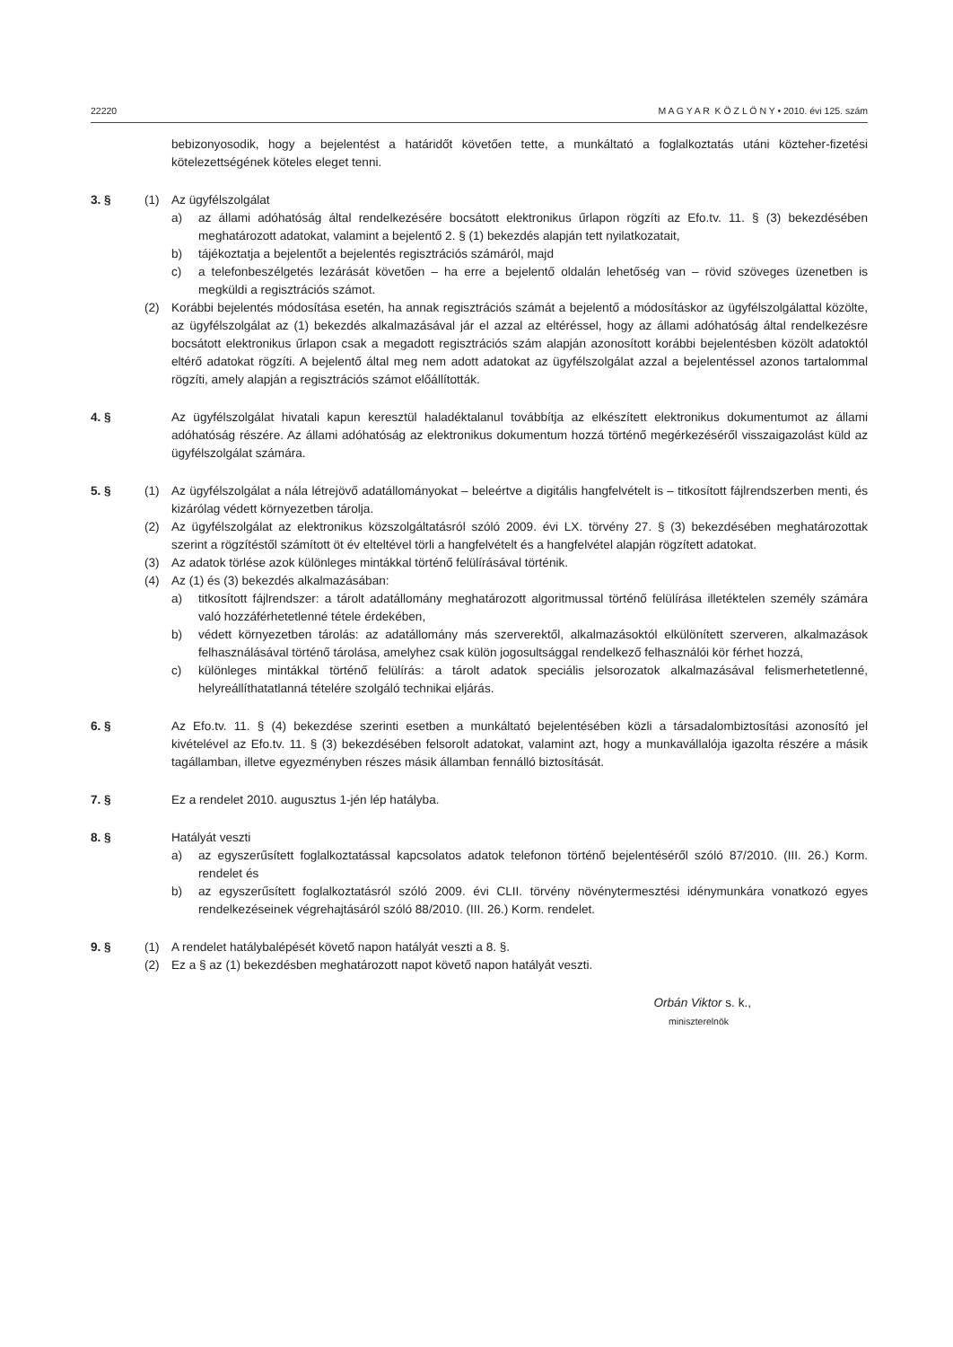22220 M A G Y A R K Ö Z L Ö N Y • 2010. évi 125. szám
bebizonyosodik, hogy a bejelentést a határidőt követően tette, a munkáltató a foglalkoztatás utáni közteher-fizetési kötelezettségének köteles eleget tenni.
3. § (1) Az ügyfélszolgálat
a) az állami adóhatóság által rendelkezésére bocsátott elektronikus űrlapon rögzíti az Efo.tv. 11. § (3) bekezdésében meghatározott adatokat, valamint a bejelentő 2. § (1) bekezdés alapján tett nyilatkozatait,
b) tájékoztatja a bejelentőt a bejelentés regisztrációs számáról, majd
c) a telefonbeszélgetés lezárását követően – ha erre a bejelentő oldalán lehetőség van – rövid szöveges üzenetben is megküldi a regisztrációs számot.
(2) Korábbi bejelentés módosítása esetén, ha annak regisztrációs számát a bejelentő a módosításkor az ügyfélszolgálattal közölte, az ügyfélszolgálat az (1) bekezdés alkalmazásával jár el azzal az eltéréssel, hogy az állami adóhatóság által rendelkezésre bocsátott elektronikus űrlapon csak a megadott regisztrációs szám alapján azonosított korábbi bejelentésben közölt adatoktól eltérő adatokat rögzíti. A bejelentő által meg nem adott adatokat az ügyfélszolgálat azzal a bejelentéssel azonos tartalommal rögzíti, amely alapján a regisztrációs számot előállították.
4. § Az ügyfélszolgálat hivatali kapun keresztül haladéktalanul továbbítja az elkészített elektronikus dokumentumot az állami adóhatóság részére. Az állami adóhatóság az elektronikus dokumentum hozzá történő megérkezéséről visszaigazolást küld az ügyfélszolgálat számára.
5. § (1) Az ügyfélszolgálat a nála létrejövő adatállományokat – beleértve a digitális hangfelvételt is – titkosított fájl­rendszerben menti, és kizárólag védett környezetben tárolja.
(2) Az ügyfélszolgálat az elektronikus közszolgáltatásról szóló 2009. évi LX. törvény 27. § (3) bekezdésében meghatá­rozottak szerint a rögzítéstől számított öt év elteltével törli a hangfelvételt és a hangfelvétel alapján rögzített adatokat.
(3) Az adatok törlése azok különleges mintákkal történő felülírásával történik.
(4) Az (1) és (3) bekezdés alkalmazásában:
a) titkosított fájlrendszer: a tárolt adatállomány meghatározott algoritmussal történő felülírása illetéktelen személy számára való hozzáférhetetlenné tétele érdekében,
b) védett környezetben tárolás: az adatállomány más szerverektől, alkalmazásoktól elkülönített szerveren, alkalmazások felhasználásával történő tárolása, amelyhez csak külön jogosultsággal rendelkező felhasználói kör férhet hozzá,
c) különleges mintákkal történő felülírás: a tárolt adatok speciális jelsorozatok alkalmazásával felismerhetetlenné, helyreállíthatatlanná tételére szolgáló technikai eljárás.
6. § Az Efo.tv. 11. § (4) bekezdése szerinti esetben a munkáltató bejelentésében közli a társadalombiztosítási azonosító jel kivételével az Efo.tv. 11. § (3) bekezdésében felsorolt adatokat, valamint azt, hogy a munkavállalója igazolta részére a másik tagállamban, illetve egyezményben részes másik államban fennálló biztosítását.
7. § Ez a rendelet 2010. augusztus 1-jén lép hatályba.
8. § Hatályát veszti
a) az egyszerűsített foglalkoztatással kapcsolatos adatok telefonon történő bejelentéséről szóló 87/2010. (III. 26.) Korm. rendelet és
b) az egyszerűsített foglalkoztatásról szóló 2009. évi CLII. törvény növénytermesztési idénymunkára vonatkozó egyes rendelkezéseinek végrehajtásáról szóló 88/2010. (III. 26.) Korm. rendelet.
9. § (1) A rendelet hatálybalépését követő napon hatályát veszti a 8. §.
(2) Ez a § az (1) bekezdésben meghatározott napot követő napon hatályát veszti.
Orbán Viktor s. k.,
miniszterelnök